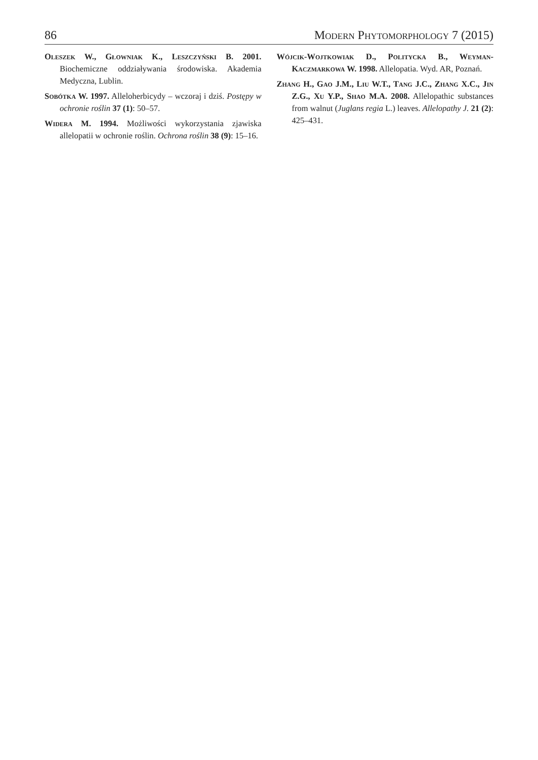86 Modern Phytomorphology 7 (2015)
Oleszek W., Głowniak K., Leszczyński B. 2001. Biochemiczne oddziaływania środowiska. Akademia Medyczna, Lublin.
Sobótka W. 1997. Alleloherbicydy – wczoraj i dziś. Postępy w ochronie roślin 37 (1): 50–57.
Widera M. 1994. Możliwości wykorzystania zjawiska allelopatii w ochronie roślin. Ochrona roślin 38 (9): 15–16.
Wójcik-Wojtkowiak D., Politycka B., Weyman-Kaczmarkowa W. 1998. Allelopatia. Wyd. AR, Poznań.
Zhang H., Gao J.M., Liu W.T., Tang J.C., Zhang X.C., Jin Z.G., Xu Y.P., Shao M.A. 2008. Allelopathic substances from walnut (Juglans regia L.) leaves. Allelopathy J. 21 (2): 425–431.